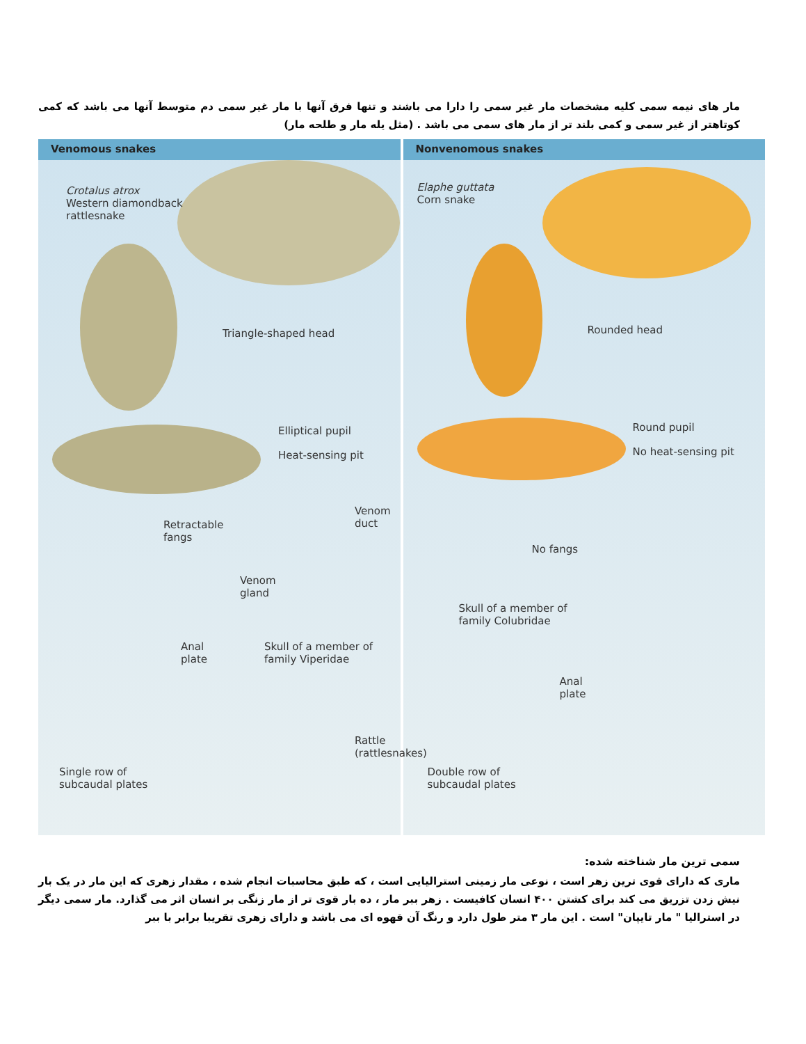مار های نیمه سمی کلیه مشخصات مار غیر سمی را دارا می باشند و تنها فرق آنها با مار غیر سمی دم متوسط آنها می باشد که کمی کوتاهتر از غیر سمی و کمی بلند تر از مار های سمی می باشد . (مثل یله مار و طلحه مار)
Venomous snakes
Crotalus atrox
Western diamondback
rattlesnake
Triangle-shaped head
Elliptical pupil
Heat-sensing pit
Retractable
fangs
Venom
duct
Venom
gland
Anal
plate
Skull of a member of
family Viperidae
Rattle
(rattlesnakes)
Single row of
subcaudal plates
Nonvenomous snakes
Elaphe guttata
Corn snake
Rounded head
Round pupil
No heat-sensing pit
No fangs
Skull of a member of
family Colubridae
Anal
plate
Double row of
subcaudal plates
سمی ترین مار شناخته شده:
ماری که دارای قوی ترین زهر است ، نوعی مار زمینی استرالیایی است ، که طبق محاسبات انجام شده ، مقدار زهری که این مار در یک بار نیش زدن تزریق می کند برای کشتن ۴۰۰ انسان کافیست . زهر ببر مار ، ده بار قوی تر از مار زنگی بر انسان اثر می گذارد. مار سمی دیگر در استرالیا " مار تایپان" است . این مار ۳ متر طول دارد و رنگ آن قهوه ای می باشد و دارای زهری تقریبا برابر با ببر